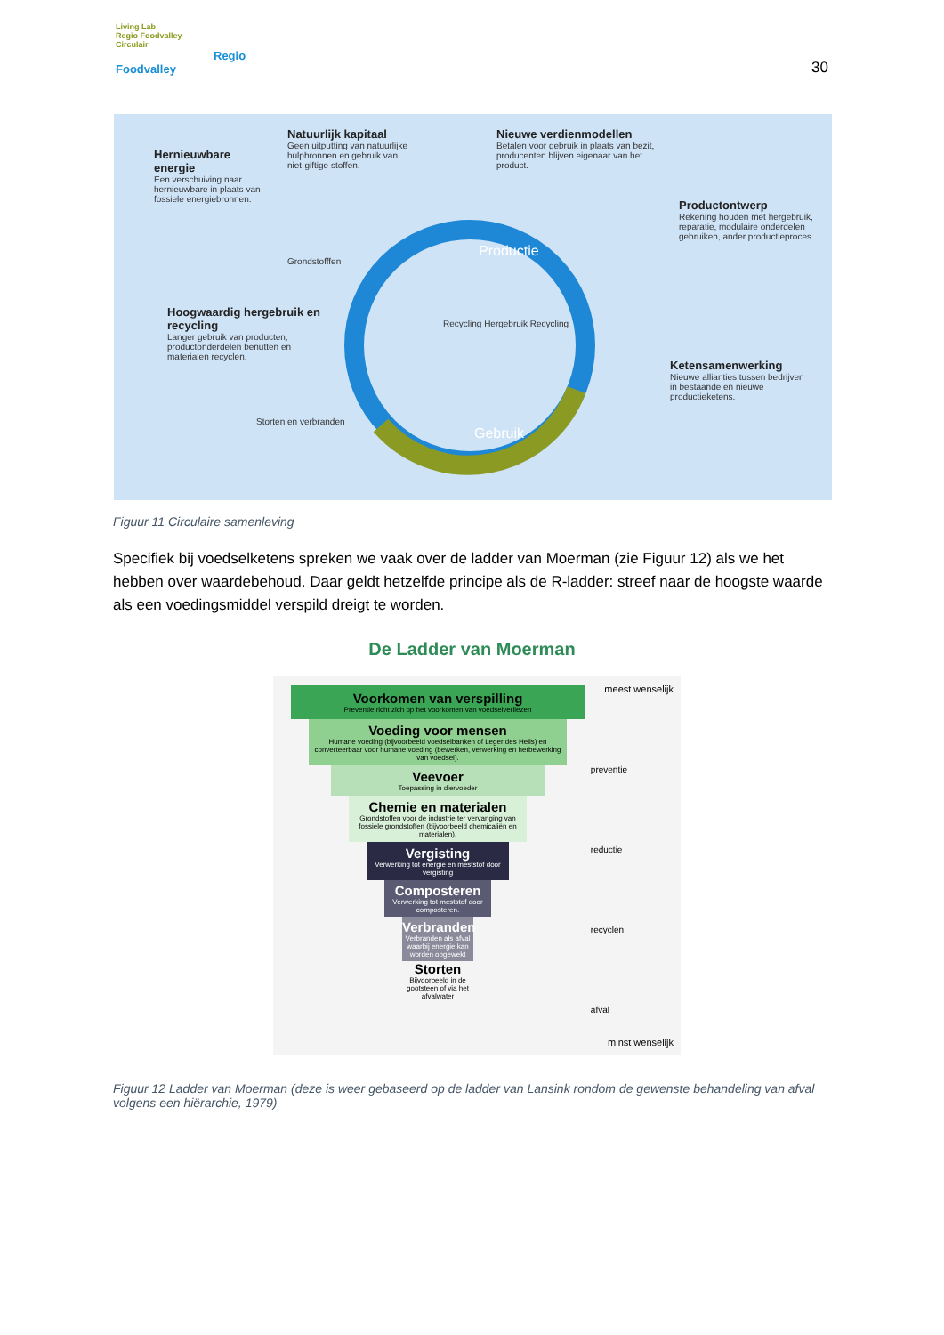Living Lab
Regio Foodvalley
Circulair
Regio
Foodvalley
30
Hernieuwbare energie
Een verschuiving naar hernieuwbare in plaats van fossiele energiebronnen.
Natuurlijk kapitaal
Geen uitputting van natuurlijke hulpbronnen en gebruik van niet-giftige stoffen.
Nieuwe verdienmodellen
Betalen voor gebruik in plaats van bezit, producenten blijven eigenaar van het product.
Productontwerp
Rekening houden met hergebruik, reparatie, modulaire onderdelen gebruiken, ander productieproces.
Hoogwaardig hergebruik en recycling
Langer gebruik van producten, productonderdelen benutten en materialen recyclen.
Ketensamenwerking
Nieuwe allianties tussen bedrijven in bestaande en nieuwe productieketens.
Grondstofffen
Productie
Recycling Hergebruik Recycling
Gebruik
Storten en verbranden
Figuur 11 Circulaire samenleving
Specifiek bij voedselketens spreken we vaak over de ladder van Moerman (zie Figuur 12) als we het hebben over waardebehoud. Daar geldt hetzelfde principe als de R-ladder: streef naar de hoogste waarde als een voedingsmiddel verspild dreigt te worden.
De Ladder van Moerman
meest wenselijk
minst wenselijk
preventie
reductie
recyclen
afval
Voorkomen van verspilling
Preventie richt zich op het voorkomen van voedselverliezen
Voeding voor mensen
Humane voeding (bijvoorbeeld voedselbanken of Leger des Heils) en converteerbaar voor humane voeding (bewerken, verwerking en herbewerking van voedsel).
Veevoer
Toepassing in diervoeder
Chemie en materialen
Grondstoffen voor de industrie ter vervanging van fossiele grondstoffen (bijvoorbeeld chemicaliën en materialen).
Vergisting
Verwerking tot energie en meststof door vergisting
Composteren
Verwerking tot meststof door composteren.
Verbranden
Verbranden als afval waarbij energie kan worden opgewekt
Storten
Bijvoorbeeld in de gootsteen of via het afvalwater
Figuur 12 Ladder van Moerman (deze is weer gebaseerd op de ladder van Lansink rondom de gewenste behandeling van afval volgens een hiërarchie, 1979)